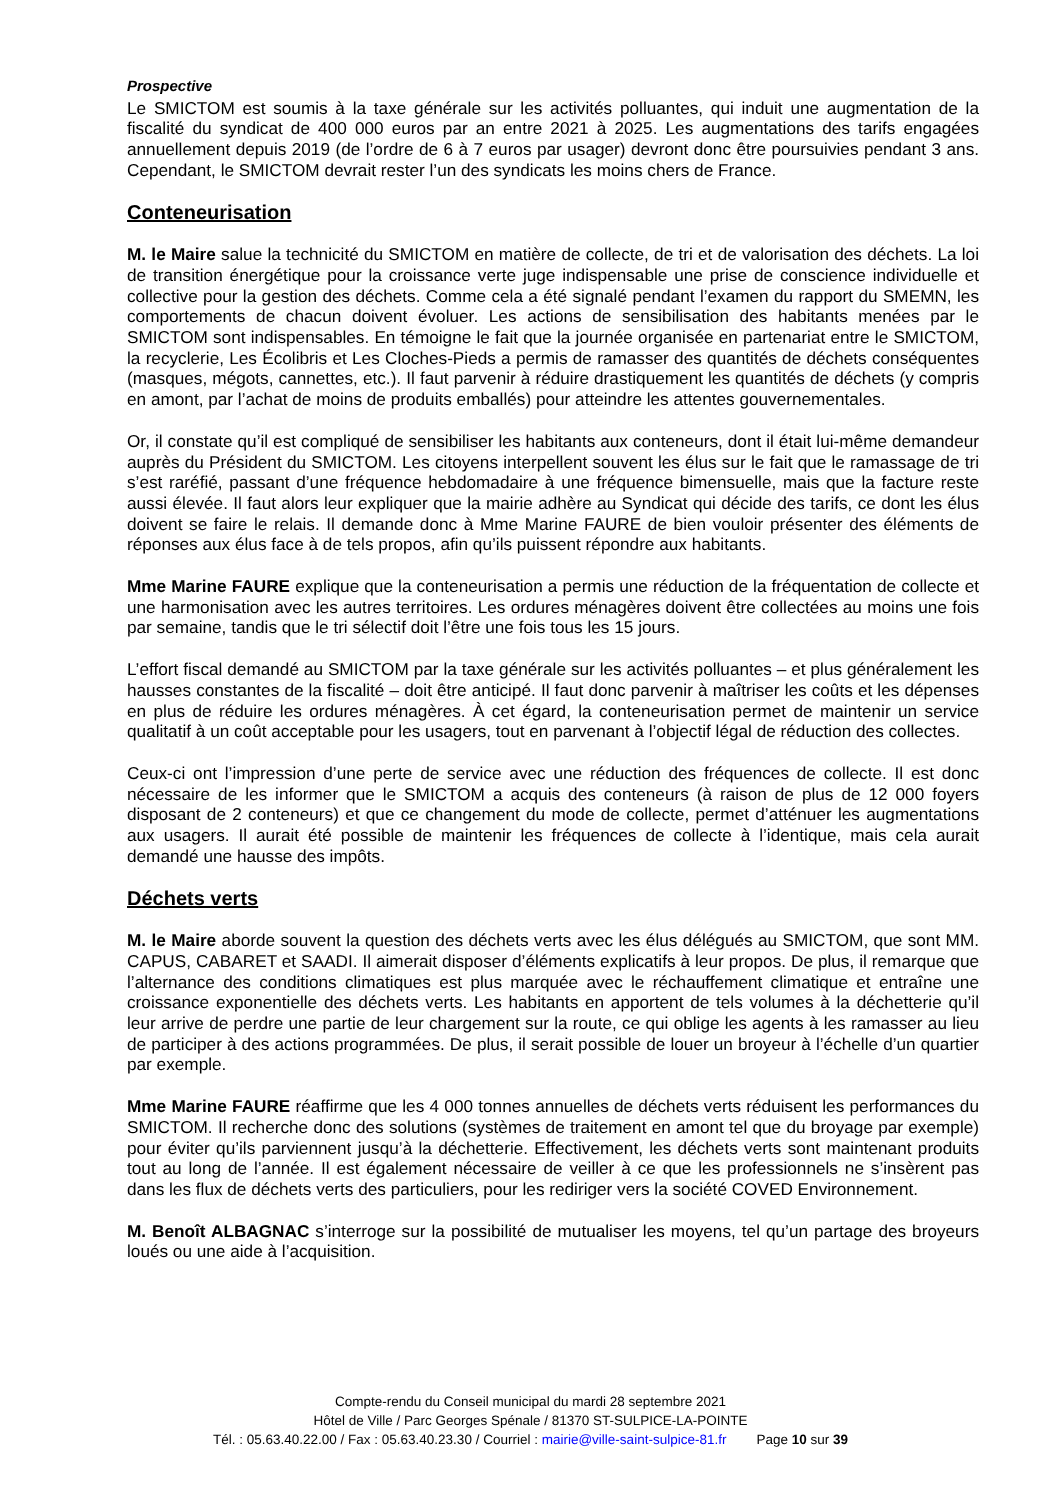Prospective
Le SMICTOM est soumis à la taxe générale sur les activités polluantes, qui induit une augmentation de la fiscalité du syndicat de 400 000 euros par an entre 2021 à 2025. Les augmentations des tarifs engagées annuellement depuis 2019 (de l’ordre de 6 à 7 euros par usager) devront donc être poursuivies pendant 3 ans. Cependant, le SMICTOM devrait rester l’un des syndicats les moins chers de France.
Conteneurisation
M. le Maire salue la technicité du SMICTOM en matière de collecte, de tri et de valorisation des déchets. La loi de transition énergétique pour la croissance verte juge indispensable une prise de conscience individuelle et collective pour la gestion des déchets. Comme cela a été signalé pendant l’examen du rapport du SMEMN, les comportements de chacun doivent évoluer. Les actions de sensibilisation des habitants menées par le SMICTOM sont indispensables. En témoigne le fait que la journée organisée en partenariat entre le SMICTOM, la recyclerie, Les Écolibris et Les Cloches-Pieds a permis de ramasser des quantités de déchets conséquentes (masques, mégots, cannettes, etc.). Il faut parvenir à réduire drastiquement les quantités de déchets (y compris en amont, par l’achat de moins de produits emballés) pour atteindre les attentes gouvernementales.
Or, il constate qu’il est compliqué de sensibiliser les habitants aux conteneurs, dont il était lui-même demandeur auprès du Président du SMICTOM. Les citoyens interpellent souvent les élus sur le fait que le ramassage de tri s’est raréfié, passant d’une fréquence hebdomadaire à une fréquence bimensuelle, mais que la facture reste aussi élevée. Il faut alors leur expliquer que la mairie adhère au Syndicat qui décide des tarifs, ce dont les élus doivent se faire le relais. Il demande donc à Mme Marine FAURE de bien vouloir présenter des éléments de réponses aux élus face à de tels propos, afin qu’ils puissent répondre aux habitants.
Mme Marine FAURE explique que la conteneurisation a permis une réduction de la fréquentation de collecte et une harmonisation avec les autres territoires. Les ordures ménagères doivent être collectées au moins une fois par semaine, tandis que le tri sélectif doit l’être une fois tous les 15 jours.
L’effort fiscal demandé au SMICTOM par la taxe générale sur les activités polluantes – et plus généralement les hausses constantes de la fiscalité – doit être anticipé. Il faut donc parvenir à maîtriser les coûts et les dépenses en plus de réduire les ordures ménagères. À cet égard, la conteneurisation permet de maintenir un service qualitatif à un coût acceptable pour les usagers, tout en parvenant à l’objectif légal de réduction des collectes.
Ceux-ci ont l’impression d’une perte de service avec une réduction des fréquences de collecte. Il est donc nécessaire de les informer que le SMICTOM a acquis des conteneurs (à raison de plus de 12 000 foyers disposant de 2 conteneurs) et que ce changement du mode de collecte, permet d’atténuer les augmentations aux usagers. Il aurait été possible de maintenir les fréquences de collecte à l’identique, mais cela aurait demandé une hausse des impôts.
Déchets verts
M. le Maire aborde souvent la question des déchets verts avec les élus délégués au SMICTOM, que sont MM. CAPUS, CABARET et SAADI. Il aimerait disposer d’éléments explicatifs à leur propos. De plus, il remarque que l’alternance des conditions climatiques est plus marquée avec le réchauffement climatique et entraîne une croissance exponentielle des déchets verts. Les habitants en apportent de tels volumes à la déchetterie qu’il leur arrive de perdre une partie de leur chargement sur la route, ce qui oblige les agents à les ramasser au lieu de participer à des actions programmées. De plus, il serait possible de louer un broyeur à l’échelle d’un quartier par exemple.
Mme Marine FAURE réaffirme que les 4 000 tonnes annuelles de déchets verts réduisent les performances du SMICTOM. Il recherche donc des solutions (systèmes de traitement en amont tel que du broyage par exemple) pour éviter qu’ils parviennent jusqu’à la déchetterie. Effectivement, les déchets verts sont maintenant produits tout au long de l’année. Il est également nécessaire de veiller à ce que les professionnels ne s’insèrent pas dans les flux de déchets verts des particuliers, pour les rediriger vers la société COVED Environnement.
M. Benoît ALBAGNAC s’interroge sur la possibilité de mutualiser les moyens, tel qu’un partage des broyeurs loués ou une aide à l’acquisition.
Compte-rendu du Conseil municipal du mardi 28 septembre 2021
Hôtel de Ville / Parc Georges Spénale / 81370 ST-SULPICE-LA-POINTE
Tél. : 05.63.40.22.00 / Fax : 05.63.40.23.30 / Courriel : mairie@ville-saint-sulpice-81.fr Page 10 sur 39